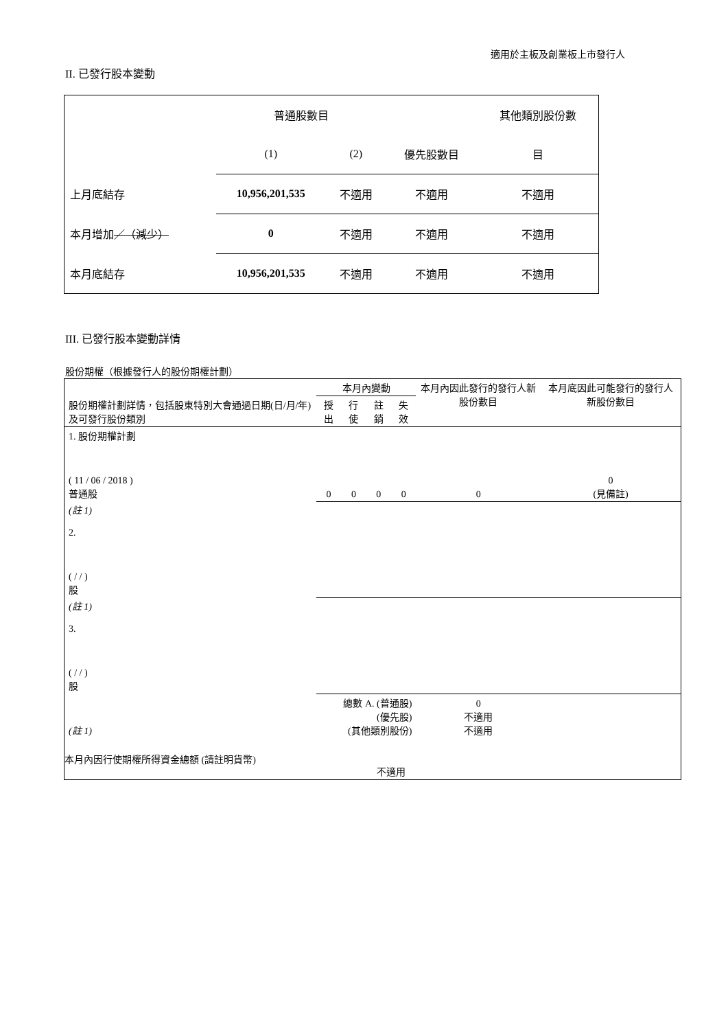適用於主板及創業板上市發行人
II. 已發行股本變動
| | 普通股數目 | | | 其他類別股份數 |
| | (1) | (2) | 優先股數目 | 目 |
| 上月底結存 | 10,956,201,535 | 不適用 | 不適用 | 不適用 |
| 本月增加 ／（減少） | 0 | 不適用 | 不適用 | 不適用 |
| 本月底結存 | 10,956,201,535 | 不適用 | 不適用 | 不適用 |
III. 已發行股本變動詳情
股份期權（根據發行人的股份期權計劃）
| 股份期權計劃詳情，包括股東特別大會通過日期(日/月/年) 及可發行股份類別 | 本月內變動 | | | | 本月內因此發行的發行人新股份數目 | 本月底因此可能發行的發行人新股份數目 |
| | 授出 | 行使 | 註銷 | 失效 | | |
| 1. 股份期權計劃 ( 11 / 06 / 2018 ) 普通股 | 0 | 0 | 0 | 0 | 0 | 0 (見備註) |
| (註 1) 2. ( / / ) 股 | | | | | | |
| (註 1) 3. ( / / ) 股 | | | | | | |
| (註 1) | 總數 A. (普通股) (優先股) (其他類別股份) | | | | 0 不適用 不適用 | |
| 本月內因行使期權所得資金總額 (請註明貨幣) | | | 不適用 | | | |